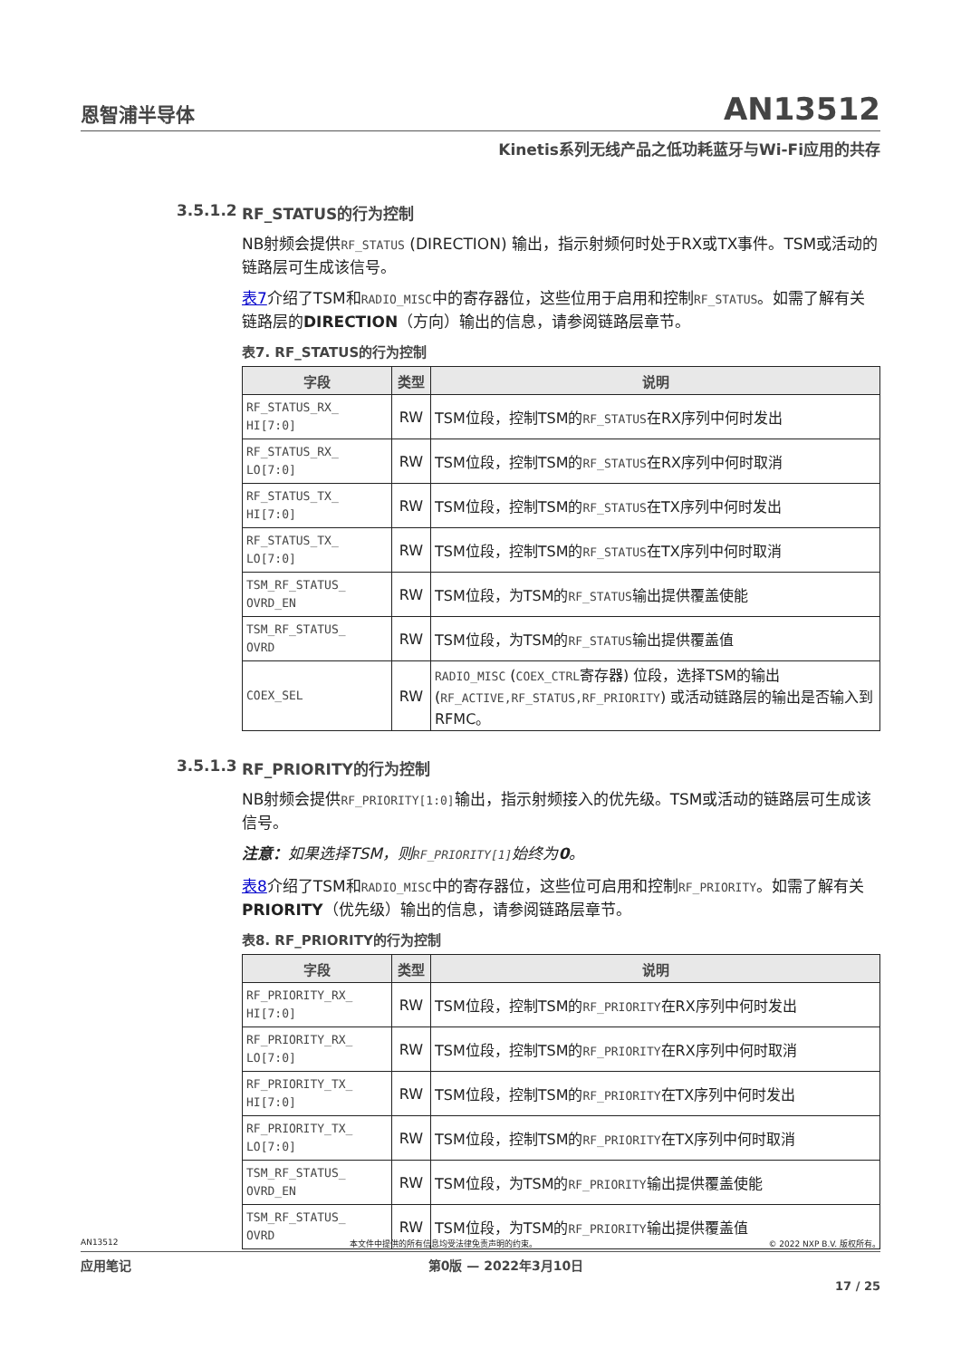恩智浦半导体
AN13512
Kinetis系列无线产品之低功耗蓝牙与Wi-Fi应用的共存
3.5.1.2 RF_STATUS的行为控制
NB射频会提供RF_STATUS (DIRECTION) 输出，指示射频何时处于RX或TX事件。TSM或活动的链路层可生成该信号。
表7介绍了TSM和RADIO_MISC中的寄存器位，这些位用于启用和控制RF_STATUS。如需了解有关链路层的DIRECTION（方向）输出的信息，请参阅链路层章节。
表7. RF_STATUS的行为控制
| 字段 | 类型 | 说明 |
| --- | --- | --- |
| RF_STATUS_RX_ HI[7:0] | RW | TSM位段，控制TSM的 RF_STATUS 在RX序列中何时发出 |
| RF_STATUS_RX_ LO[7:0] | RW | TSM位段，控制TSM的 RF_STATUS 在RX序列中何时取消 |
| RF_STATUS_TX_ HI[7:0] | RW | TSM位段，控制TSM的 RF_STATUS 在TX序列中何时发出 |
| RF_STATUS_TX_ LO[7:0] | RW | TSM位段，控制TSM的 RF_STATUS 在TX序列中何时取消 |
| TSM_RF_STATUS_ OVRD_EN | RW | TSM位段，为TSM的 RF_STATUS 输出提供覆盖使能 |
| TSM_RF_STATUS_ OVRD | RW | TSM位段，为TSM的 RF_STATUS 输出提供覆盖值 |
| COEX_SEL | RW | RADIO_MISC ( COEX_CTRL 寄存器) 位段，选择TSM的输出 ( RF_ACTIVE,RF_STATUS,RF_PRIORITY ) 或活动链路层的输出是否输入到RFMC。 |
3.5.1.3 RF_PRIORITY的行为控制
NB射频会提供RF_PRIORITY[1:0] 输出，指示射频接入的优先级。TSM或活动的链路层可生成该信号。
注意：如果选择TSM，则RF_PRIORITY[1] 始终为0。
表8介绍了TSM和RADIO_MISC中的寄存器位，这些位可启用和控制RF_PRIORITY。如需了解有关PRIORITY（优先级）输出的信息，请参阅链路层章节。
表8. RF_PRIORITY的行为控制
| 字段 | 类型 | 说明 |
| --- | --- | --- |
| RF_PRIORITY_RX_ HI[7:0] | RW | TSM位段，控制TSM的 RF_PRIORITY 在RX序列中何时发出 |
| RF_PRIORITY_RX_ LO[7:0] | RW | TSM位段，控制TSM的 RF_PRIORITY 在RX序列中何时取消 |
| RF_PRIORITY_TX_ HI[7:0] | RW | TSM位段，控制TSM的 RF_PRIORITY 在TX序列中何时发出 |
| RF_PRIORITY_TX_ LO[7:0] | RW | TSM位段，控制TSM的 RF_PRIORITY 在TX序列中何时取消 |
| TSM_RF_STATUS_ OVRD_EN | RW | TSM位段，为TSM的 RF_PRIORITY 输出提供覆盖使能 |
| TSM_RF_STATUS_ OVRD | RW | TSM位段，为TSM的 RF_PRIORITY 输出提供覆盖值 |
AN13512 本文件中提供的所有信息均受法律免责声明的约束。 © 2022 NXP B.V. 版权所有。
应用笔记 第0版 — 2022年3月10日
17 / 25